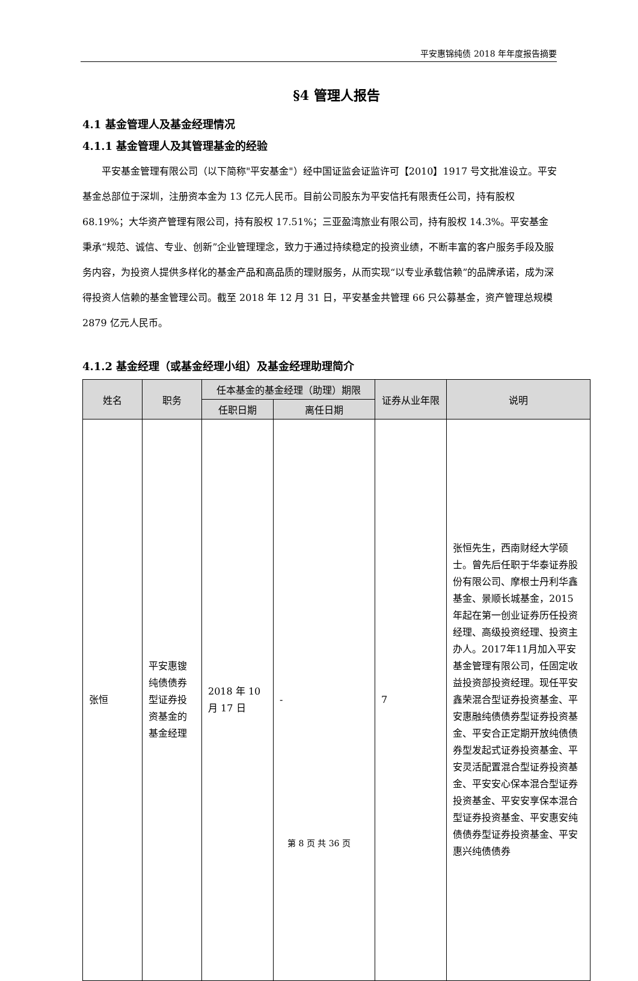平安惠锦纯债 2018 年年度报告摘要
§4 管理人报告
4.1 基金管理人及基金经理情况
4.1.1 基金管理人及其管理基金的经验
平安基金管理有限公司（以下简称"平安基金"）经中国证监会证监许可【2010】1917 号文批准设立。平安基金总部位于深圳，注册资本金为 13 亿元人民币。目前公司股东为平安信托有限责任公司，持有股权 68.19%；大华资产管理有限公司，持有股权 17.51%；三亚盈湾旅业有限公司，持有股权 14.3%。平安基金秉承“规范、诚信、专业、创新”企业管理理念，致力于通过持续稳定的投资业绩，不断丰富的客户服务手段及服务内容，为投资人提供多样化的基金产品和高品质的理财服务，从而实现“以专业承载信赖”的品牌承诺，成为深得投资人信赖的基金管理公司。截至 2018 年 12 月 31 日，平安基金共管理 66 只公募基金，资产管理总规模 2879 亿元人民币。
4.1.2 基金经理（或基金经理小组）及基金经理助理简介
| 姓名 | 职务 | 任本基金的基金经理（助理）期限 | | 证券从业年限 | 说明 |
| --- | --- | --- | --- | --- | --- |
| | | 任职日期 | 离任日期 | | |
| 张恒 | 平安惠锼纯债债券型证券投资基金的基金经理 | 2018 年 10 月 17 日 | - | 7 | 张恒先生，西南财经大学硕士。曾先后任职于华泰证券股份有限公司、摩根士丹利华鑫基金、景顺长城基金，2015 年起在第一创业证券历任投资经理、高级投资经理、投资主办人。2017年11月加入平安基金管理有限公司，任固定收益投资部投资经理。现任平安鑫荣混合型证券投资基金、平安惠融纯债债券型证券投资基金、平安合正定期开放纯债债券型发起式证券投资基金、平安灵活配置混合型证券投资基金、平安安心保本混合型证券投资基金、平安安享保本混合型证券投资基金、平安惠安纯债债券型证券投资基金、平安惠兴纯债债券 |
第 8 页 共 36 页